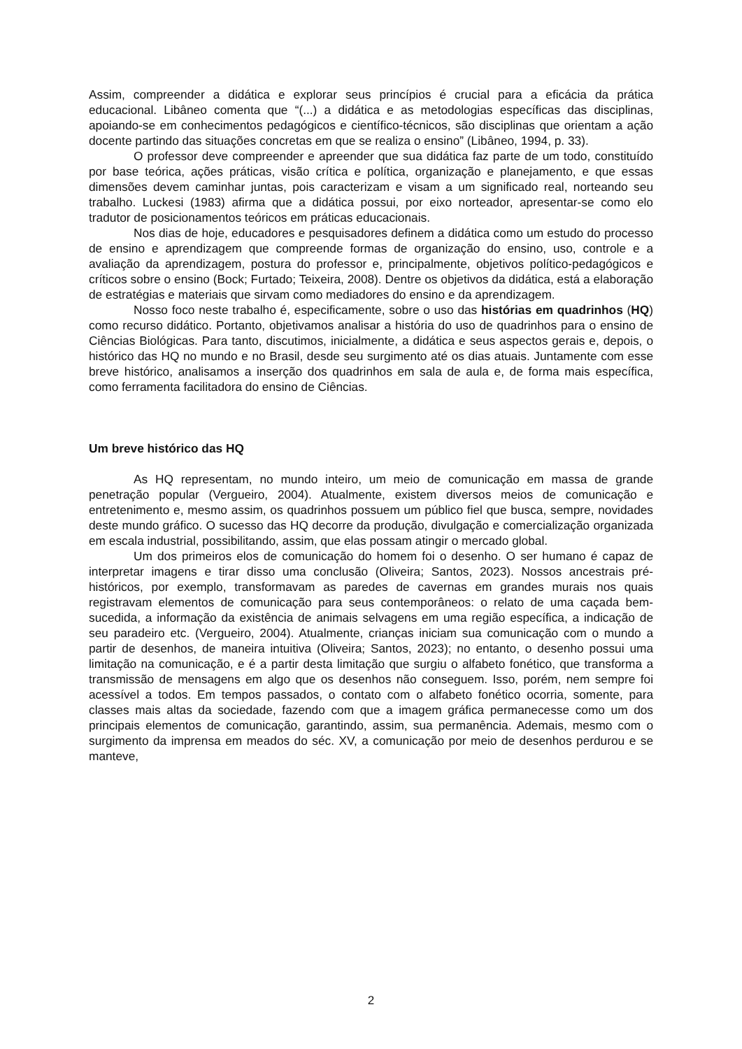Assim, compreender a didática e explorar seus princípios é crucial para a eficácia da prática educacional. Libâneo comenta que “(...) a didática e as metodologias específicas das disciplinas, apoiando-se em conhecimentos pedagógicos e científico-técnicos, são disciplinas que orientam a ação docente partindo das situações concretas em que se realiza o ensino” (Libâneo, 1994, p. 33).
O professor deve compreender e apreender que sua didática faz parte de um todo, constituído por base teórica, ações práticas, visão crítica e política, organização e planejamento, e que essas dimensões devem caminhar juntas, pois caracterizam e visam a um significado real, norteando seu trabalho. Luckesi (1983) afirma que a didática possui, por eixo norteador, apresentar-se como elo tradutor de posicionamentos teóricos em práticas educacionais.
Nos dias de hoje, educadores e pesquisadores definem a didática como um estudo do processo de ensino e aprendizagem que compreende formas de organização do ensino, uso, controle e a avaliação da aprendizagem, postura do professor e, principalmente, objetivos político-pedagógicos e críticos sobre o ensino (Bock; Furtado; Teixeira, 2008). Dentre os objetivos da didática, está a elaboração de estratégias e materiais que sirvam como mediadores do ensino e da aprendizagem.
Nosso foco neste trabalho é, especificamente, sobre o uso das histórias em quadrinhos (HQ) como recurso didático. Portanto, objetivamos analisar a história do uso de quadrinhos para o ensino de Ciências Biológicas. Para tanto, discutimos, inicialmente, a didática e seus aspectos gerais e, depois, o histórico das HQ no mundo e no Brasil, desde seu surgimento até os dias atuais. Juntamente com esse breve histórico, analisamos a inserção dos quadrinhos em sala de aula e, de forma mais específica, como ferramenta facilitadora do ensino de Ciências.
Um breve histórico das HQ
As HQ representam, no mundo inteiro, um meio de comunicação em massa de grande penetração popular (Vergueiro, 2004). Atualmente, existem diversos meios de comunicação e entretenimento e, mesmo assim, os quadrinhos possuem um público fiel que busca, sempre, novidades deste mundo gráfico. O sucesso das HQ decorre da produção, divulgação e comercialização organizada em escala industrial, possibilitando, assim, que elas possam atingir o mercado global.
Um dos primeiros elos de comunicação do homem foi o desenho. O ser humano é capaz de interpretar imagens e tirar disso uma conclusão (Oliveira; Santos, 2023). Nossos ancestrais pré-históricos, por exemplo, transformavam as paredes de cavernas em grandes murais nos quais registravam elementos de comunicação para seus contemporâneos: o relato de uma caçada bem-sucedida, a informação da existência de animais selvagens em uma região específica, a indicação de seu paradeiro etc. (Vergueiro, 2004). Atualmente, crianças iniciam sua comunicação com o mundo a partir de desenhos, de maneira intuitiva (Oliveira; Santos, 2023); no entanto, o desenho possui uma limitação na comunicação, e é a partir desta limitação que surgiu o alfabeto fonético, que transforma a transmissão de mensagens em algo que os desenhos não conseguem. Isso, porém, nem sempre foi acessível a todos. Em tempos passados, o contato com o alfabeto fonético ocorria, somente, para classes mais altas da sociedade, fazendo com que a imagem gráfica permanecesse como um dos principais elementos de comunicação, garantindo, assim, sua permanência. Ademais, mesmo com o surgimento da imprensa em meados do séc. XV, a comunicação por meio de desenhos perdurou e se manteve,
2